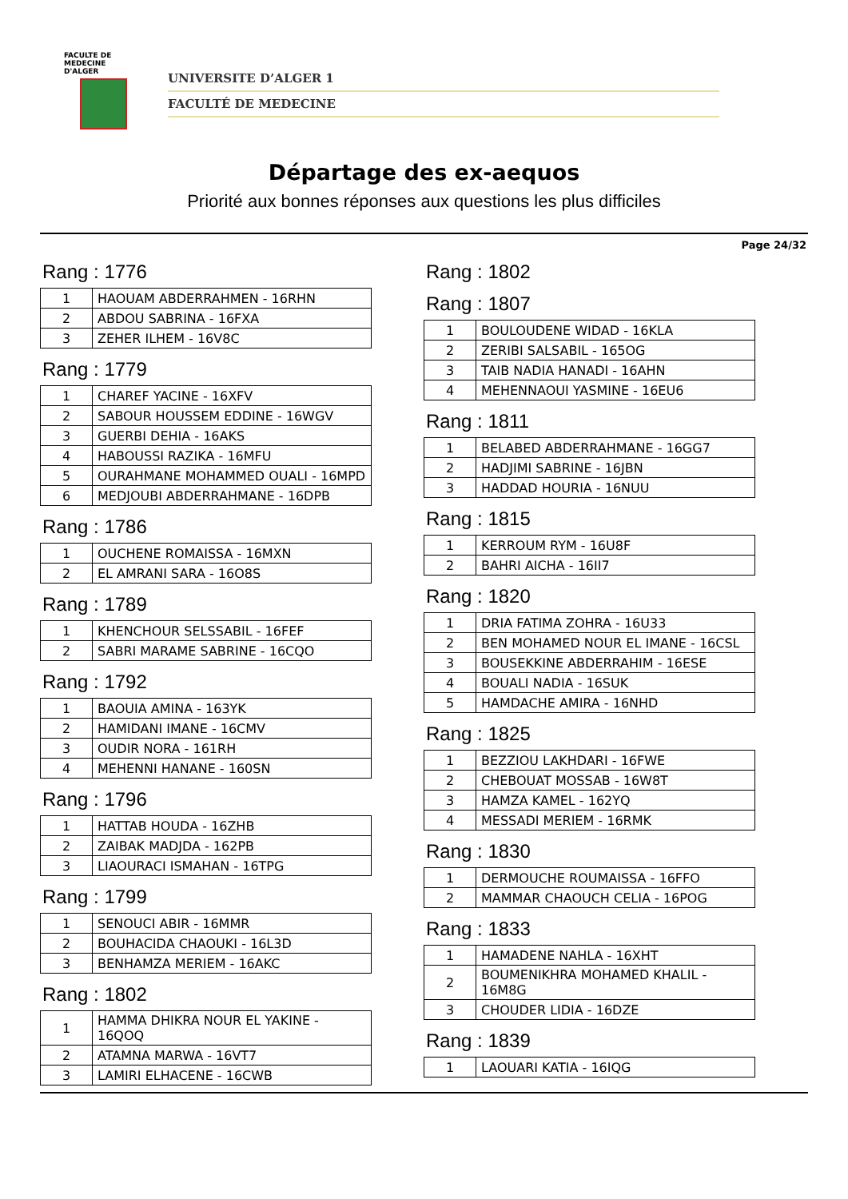FACULTE DE MEDECINE
D'ALGER
UNIVERSITE D’ALGER 1
FACULTÉ DE MEDECINE
Départage des ex-aequos
Priorité aux bonnes réponses aux questions les plus difficiles
Page 24/32
Rang : 1776
| 1 | HAOUAM ABDERRAHMEN - 16RHN |
| 2 | ABDOU SABRINA - 16FXA |
| 3 | ZEHER ILHEM - 16V8C |
Rang : 1779
| 1 | CHAREF YACINE - 16XFV |
| 2 | SABOUR HOUSSEM EDDINE - 16WGV |
| 3 | GUERBI DEHIA - 16AKS |
| 4 | HABOUSSI RAZIKA - 16MFU |
| 5 | OURAHMANE MOHAMMED OUALI - 16MPD |
| 6 | MEDJOUBI ABDERRAHMANE - 16DPB |
Rang : 1786
| 1 | OUCHENE ROMAISSA - 16MXN |
| 2 | EL AMRANI SARA - 16O8S |
Rang : 1789
| 1 | KHENCHOUR SELSSABIL - 16FEF |
| 2 | SABRI MARAME SABRINE - 16CQO |
Rang : 1792
| 1 | BAOUIA AMINA - 163YK |
| 2 | HAMIDANI IMANE - 16CMV |
| 3 | OUDIR NORA - 161RH |
| 4 | MEHENNI HANANE - 160SN |
Rang : 1796
| 1 | HATTAB HOUDA - 16ZHB |
| 2 | ZAIBAK MADJDA - 162PB |
| 3 | LIAOURACI ISMAHAN - 16TPG |
Rang : 1799
| 1 | SENOUCI ABIR - 16MMR |
| 2 | BOUHACIDA CHAOUKI - 16L3D |
| 3 | BENHAMZA MERIEM - 16AKC |
Rang : 1802
| 1 | HAMMA DHIKRA NOUR EL YAKINE - 16QOQ |
| 2 | ATAMNA MARWA - 16VT7 |
| 3 | LAMIRI ELHACENE - 16CWB |
Rang : 1802
Rang : 1807
| 1 | BOULOUDENE WIDAD - 16KLA |
| 2 | ZERIBI SALSABIL - 165OG |
| 3 | TAIB NADIA HANADI - 16AHN |
| 4 | MEHENNAOUI YASMINE - 16EU6 |
Rang : 1811
| 1 | BELABED ABDERRAHMANE - 16GG7 |
| 2 | HADJIMI SABRINE - 16JBN |
| 3 | HADDAD HOURIA - 16NUU |
Rang : 1815
| 1 | KERROUM RYM - 16U8F |
| 2 | BAHRI AICHA - 16II7 |
Rang : 1820
| 1 | DRIA FATIMA ZOHRA - 16U33 |
| 2 | BEN MOHAMED NOUR EL IMANE - 16CSL |
| 3 | BOUSEKKINE ABDERRAHIM - 16ESE |
| 4 | BOUALI NADIA - 16SUK |
| 5 | HAMDACHE AMIRA - 16NHD |
Rang : 1825
| 1 | BEZZIOU LAKHDARI - 16FWE |
| 2 | CHEBOUAT MOSSAB - 16W8T |
| 3 | HAMZA KAMEL - 162YQ |
| 4 | MESSADI MERIEM - 16RMK |
Rang : 1830
| 1 | DERMOUCHE ROUMAISSA - 16FFO |
| 2 | MAMMAR CHAOUCH CELIA - 16POG |
Rang : 1833
| 1 | HAMADENE NAHLA - 16XHT |
| 2 | BOUMENIKHRA MOHAMED KHALIL - 16M8G |
| 3 | CHOUDER LIDIA - 16DZE |
Rang : 1839
| 1 | LAOUARI KATIA - 16IQG |